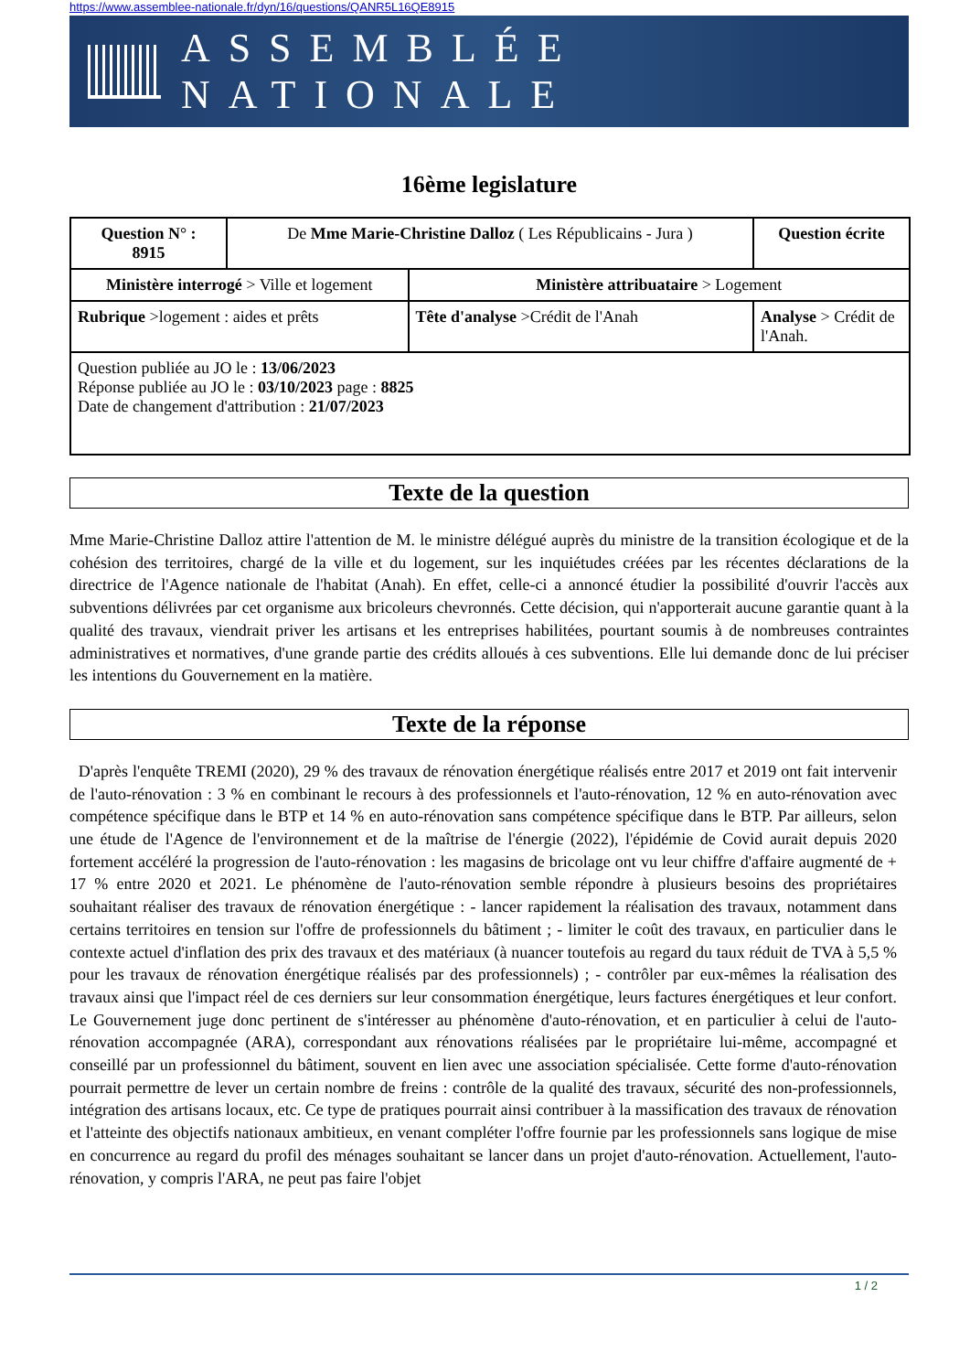https://www.assemblee-nationale.fr/dyn/16/questions/QANR5L16QE8915
ASSEMBLÉE NATIONALE
16ème legislature
| Question N° : 8915 | De Mme Marie-Christine Dalloz ( Les Républicains - Jura ) | | Question écrite |
| Ministère interrogé > Ville et logement | | Ministère attribuataire > Logement | |
| Rubrique >logement : aides et prêts | | Tête d'analyse >Crédit de l'Anah | Analyse > Crédit de l'Anah. |
| Question publiée au JO le : 13/06/2023 Réponse publiée au JO le : 03/10/2023 page : 8825 Date de changement d'attribution : 21/07/2023 | | | |
Texte de la question
Mme Marie-Christine Dalloz attire l'attention de M. le ministre délégué auprès du ministre de la transition écologique et de la cohésion des territoires, chargé de la ville et du logement, sur les inquiétudes créées par les récentes déclarations de la directrice de l'Agence nationale de l'habitat (Anah). En effet, celle-ci a annoncé étudier la possibilité d'ouvrir l'accès aux subventions délivrées par cet organisme aux bricoleurs chevronnés. Cette décision, qui n'apporterait aucune garantie quant à la qualité des travaux, viendrait priver les artisans et les entreprises habilitées, pourtant soumis à de nombreuses contraintes administratives et normatives, d'une grande partie des crédits alloués à ces subventions. Elle lui demande donc de lui préciser les intentions du Gouvernement en la matière.
Texte de la réponse
D'après l'enquête TREMI (2020), 29 % des travaux de rénovation énergétique réalisés entre 2017 et 2019 ont fait intervenir de l'auto-rénovation : 3 % en combinant le recours à des professionnels et l'auto-rénovation, 12 % en auto-rénovation avec compétence spécifique dans le BTP et 14 % en auto-rénovation sans compétence spécifique dans le BTP. Par ailleurs, selon une étude de l'Agence de l'environnement et de la maîtrise de l'énergie (2022), l'épidémie de Covid aurait depuis 2020 fortement accéléré la progression de l'auto-rénovation : les magasins de bricolage ont vu leur chiffre d'affaire augmenté de + 17 % entre 2020 et 2021. Le phénomène de l'auto-rénovation semble répondre à plusieurs besoins des propriétaires souhaitant réaliser des travaux de rénovation énergétique : - lancer rapidement la réalisation des travaux, notamment dans certains territoires en tension sur l'offre de professionnels du bâtiment ; - limiter le coût des travaux, en particulier dans le contexte actuel d'inflation des prix des travaux et des matériaux (à nuancer toutefois au regard du taux réduit de TVA à 5,5 % pour les travaux de rénovation énergétique réalisés par des professionnels) ; - contrôler par eux-mêmes la réalisation des travaux ainsi que l'impact réel de ces derniers sur leur consommation énergétique, leurs factures énergétiques et leur confort. Le Gouvernement juge donc pertinent de s'intéresser au phénomène d'auto-rénovation, et en particulier à celui de l'auto-rénovation accompagnée (ARA), correspondant aux rénovations réalisées par le propriétaire lui-même, accompagné et conseillé par un professionnel du bâtiment, souvent en lien avec une association spécialisée. Cette forme d'auto-rénovation pourrait permettre de lever un certain nombre de freins : contrôle de la qualité des travaux, sécurité des non-professionnels, intégration des artisans locaux, etc. Ce type de pratiques pourrait ainsi contribuer à la massification des travaux de rénovation et l'atteinte des objectifs nationaux ambitieux, en venant compléter l'offre fournie par les professionnels sans logique de mise en concurrence au regard du profil des ménages souhaitant se lancer dans un projet d'auto-rénovation. Actuellement, l'auto-rénovation, y compris l'ARA, ne peut pas faire l'objet
1 / 2